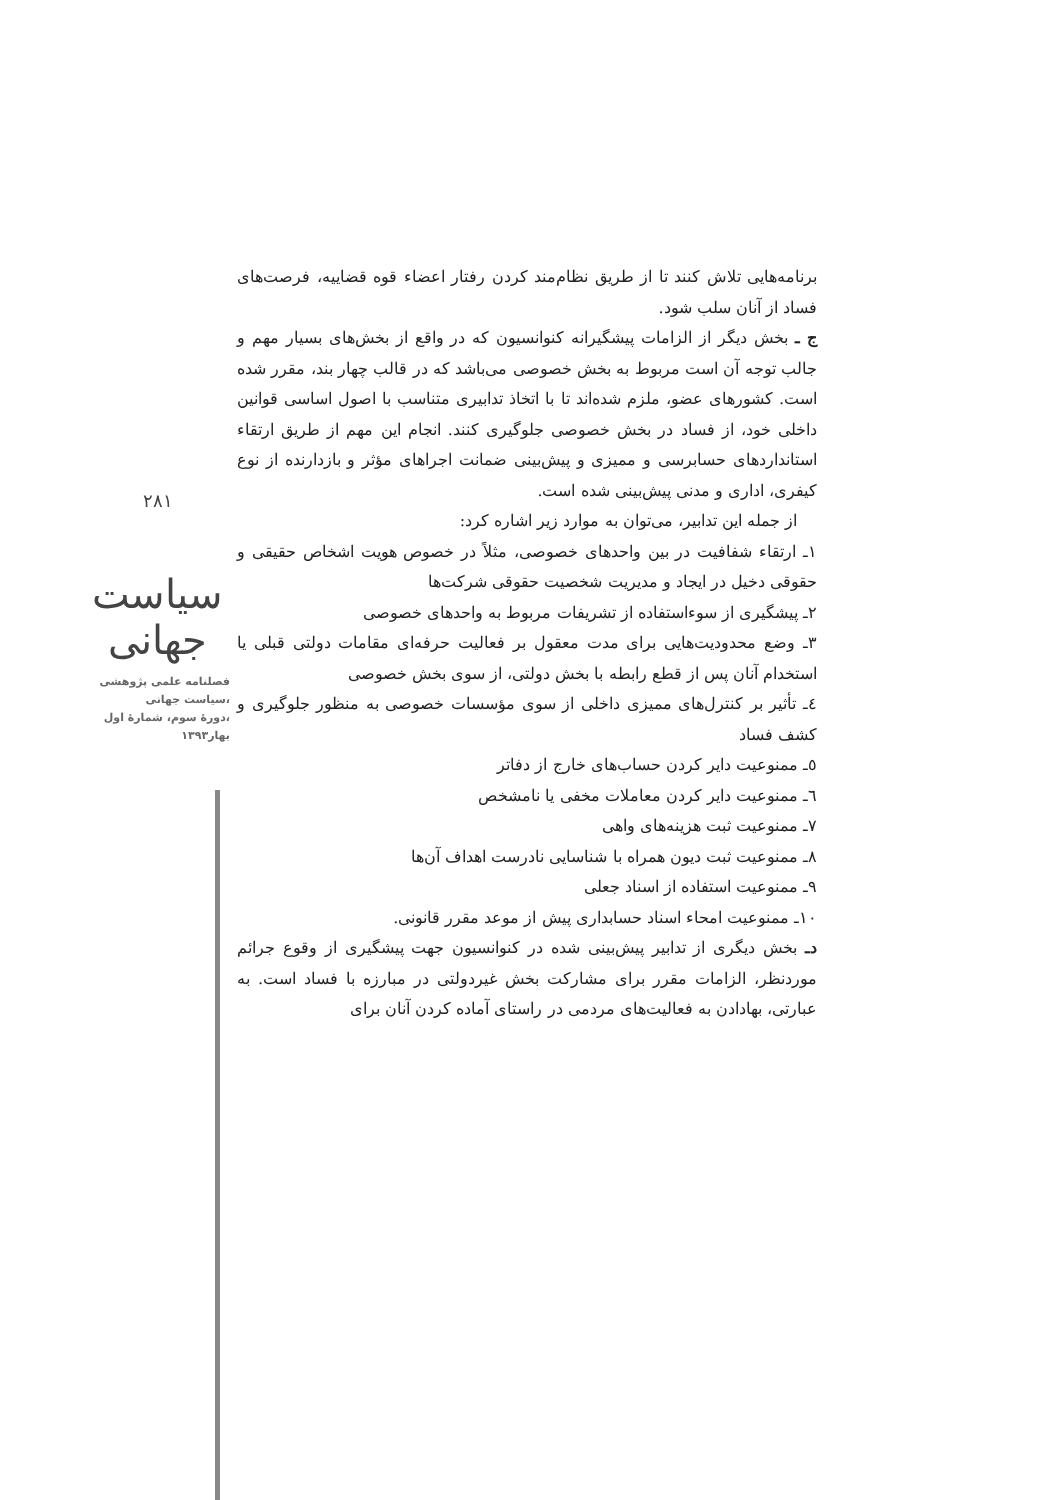۲۸۱
سیاست جهانی
فصلنامه علمی پژوهشی
سیاست جهانی،
دورهٔ سوم، شمارهٔ اول،
بهار۱۳۹۳
برنامه‌هایی تلاش کنند تا از طریق نظام‌مند کردن رفتار اعضاء قوه قضاییه، فرصت‌های فساد از آنان سلب شود.
ج ـ بخش دیگر از الزامات پیشگیرانه کنوانسیون که در واقع از بخش‌های بسیار مهم و جالب توجه آن است مربوط به بخش خصوصی می‌باشد که در قالب چهار بند، مقرر شده است. کشورهای عضو، ملزم شده‌اند تا با اتخاذ تدابیری متناسب با اصول اساسی قوانین داخلی خود، از فساد در بخش خصوصی جلوگیری کنند. انجام این مهم از طریق ارتقاء استانداردهای حسابرسی و ممیزی و پیش‌بینی ضمانت اجراهای مؤثر و بازدارنده از نوع کیفری، اداری و مدنی پیش‌بینی شده است.
از جمله این تدابیر، می‌توان به موارد زیر اشاره کرد:
۱ـ ارتقاء شفافیت در بین واحدهای خصوصی، مثلاً در خصوص هویت اشخاص حقیقی و حقوقی دخیل در ایجاد و مدیریت شخصیت حقوقی شرکت‌ها
۲ـ پیشگیری از سوءاستفاده از تشریفات مربوط به واحدهای خصوصی
۳ـ وضع محدودیت‌هایی برای مدت معقول بر فعالیت حرفه‌ای مقامات دولتی قبلی یا استخدام آنان پس از قطع رابطه با بخش دولتی، از سوی بخش خصوصی
٤ـ تأثیر بر کنترل‌های ممیزی داخلی از سوی مؤسسات خصوصی به منظور جلوگیری و کشف فساد
٥ـ ممنوعیت دایر کردن حساب‌های خارج از دفاتر
٦ـ ممنوعیت دایر کردن معاملات مخفی یا نامشخص
۷ـ ممنوعیت ثبت هزینه‌های واهی
۸ـ ممنوعیت ثبت دیون همراه با شناسایی نادرست اهداف آن‌ها
۹ـ ممنوعیت استفاده از اسناد جعلی
۱۰ـ ممنوعیت امحاء اسناد حسابداری پیش از موعد مقرر قانونی.
دـ بخش دیگری از تدابیر پیش‌بینی شده در کنوانسیون جهت پیشگیری از وقوع جرائم موردنظر، الزامات مقرر برای مشارکت بخش غیردولتی در مبارزه با فساد است. به عبارتی، بهادادن به فعالیت‌های مردمی در راستای آماده کردن آنان برای